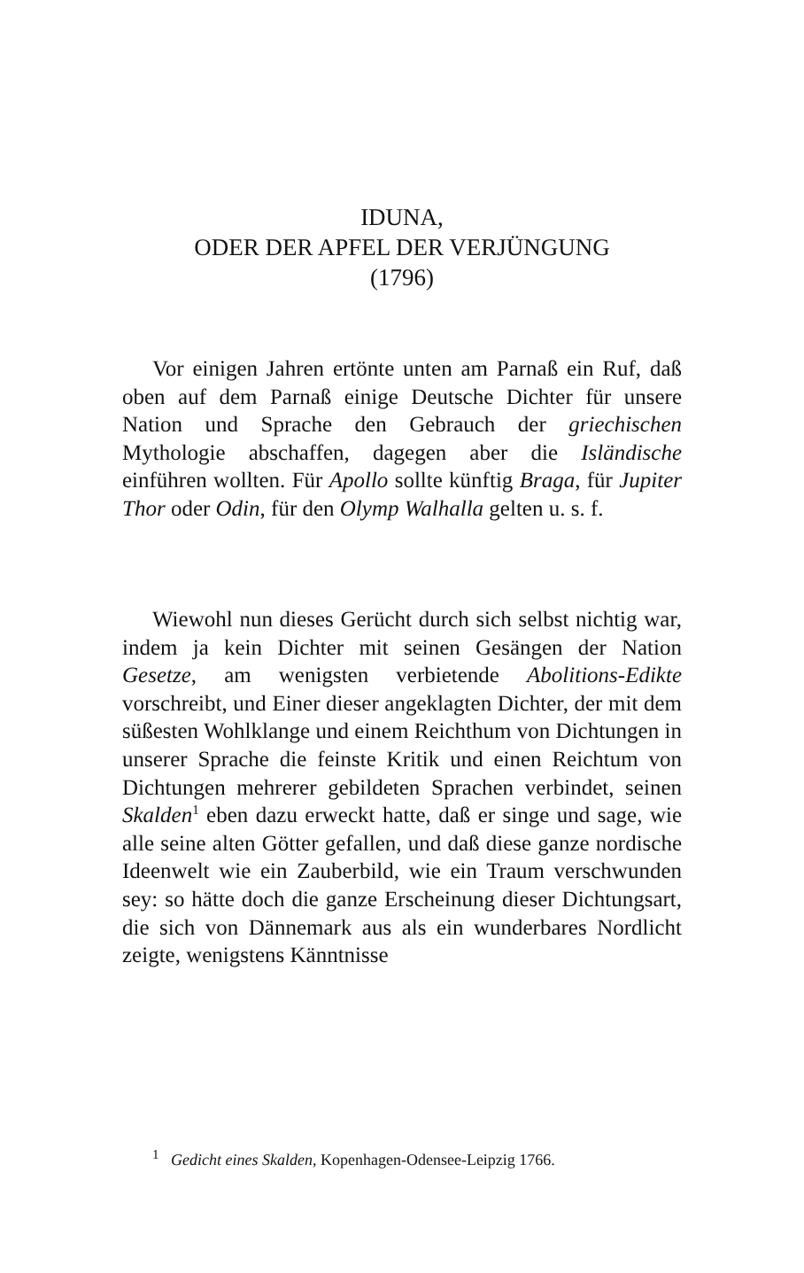IDUNA,
ODER DER APFEL DER VERJÜNGUNG
(1796)
Vor einigen Jahren ertönte unten am Parnaß ein Ruf, daß oben auf dem Parnaß einige Deutsche Dichter für unsere Nation und Sprache den Gebrauch der griechischen Mythologie abschaffen, dagegen aber die Isländische einführen wollten. Für Apollo sollte künftig Braga, für Jupiter Thor oder Odin, für den Olymp Walhalla gelten u. s. f.
Wiewohl nun dieses Gerücht durch sich selbst nichtig war, indem ja kein Dichter mit seinen Gesängen der Nation Gesetze, am wenigsten verbietende Abolitions-Edikte vorschreibt, und Einer dieser angeklagten Dichter, der mit dem süßesten Wohlklange und einem Reichthum von Dichtungen in unserer Sprache die feinste Kritik und einen Reichtum von Dichtungen mehrerer gebildeten Sprachen verbindet, seinen Skalden<sup>1</sup> eben dazu erweckt hatte, daß er singe und sage, wie alle seine alten Götter gefallen, und daß diese ganze nordische Ideenwelt wie ein Zauberbild, wie ein Traum verschwunden sey: so hätte doch die ganze Erscheinung dieser Dichtungsart, die sich von Dännemark aus als ein wunderbares Nordlicht zeigte, wenigstens Känntnisse
<sup>1</sup> Gedicht eines Skalden, Kopenhagen-Odensee-Leipzig 1766.